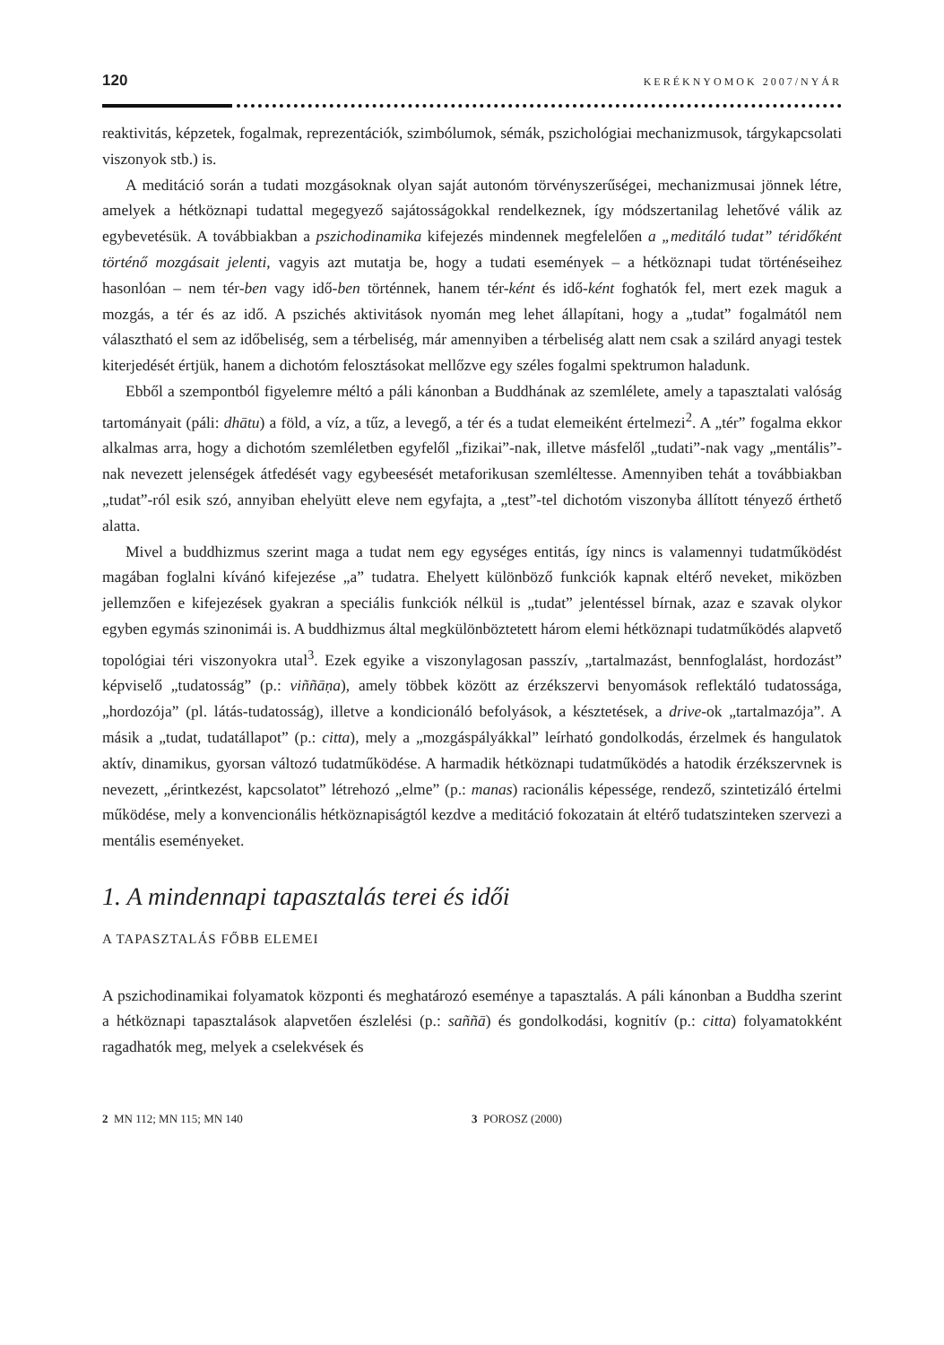120 KERÉKNYOMOK 2007/NYÁR
reaktivitás, képzetek, fogalmak, reprezentációk, szimbólumok, sémák, pszichológiai mechanizmusok, tárgykapcsolati viszonyok stb.) is.
A meditáció során a tudati mozgásoknak olyan saját autonóm törvényszerűségei, mechanizmusai jönnek létre, amelyek a hétköznapi tudattal megegyező sajátosságokkal rendelkeznek, így módszertanilag lehetővé válik az egybevetésük. A továbbiakban a pszichodinamika kifejezés mindennek megfelelően a „meditáló tudat” téridőként történő mozgásait jelenti, vagyis azt mutatja be, hogy a tudati események – a hétköznapi tudat történéseihez hasonlóan – nem tér-ben vagy idő-ben történnek, hanem tér-ként és idő-ként foghatók fel, mert ezek maguk a mozgás, a tér és az idő. A pszichés aktivitások nyomán meg lehet állapítani, hogy a „tudat” fogalmától nem választható el sem az időbeliség, sem a térbeliség, már amennyiben a térbeliség alatt nem csak a szilárd anyagi testek kiterjedését értjük, hanem a dichotóm felosztásokat mellőzve egy széles fogalmi spektrumon haladunk.
Ebből a szempontból figyelemre méltó a páli kánonban a Buddhának az szemlélete, amely a tapasztalati valóság tartományait (páli: dhātu) a föld, a víz, a tűz, a levegő, a tér és a tudat elemeiként értelmezi<sup>2</sup>. A „tér” fogalma ekkor alkalmas arra, hogy a dichotóm szemléletben egyfelől „fizikai”-nak, illetve másfelől „tudati”-nak vagy „mentális”-nak nevezett jelenségek átfedését vagy egybeesését metaforikusan szemléltesse. Amennyiben tehát a továbbiakban „tudat”-ról esik szó, annyiban ehelyütt eleve nem egyfajta, a „test”-tel dichotóm viszonyba állított tényező érthető alatta.
Mivel a buddhizmus szerint maga a tudat nem egy egységes entitás, így nincs is valamennyi tudatműködést magában foglalni kívánó kifejezése „a” tudatra. Ehelyett különböző funkciók kapnak eltérő neveket, miközben jellemzően e kifejezések gyakran a speciális funkciók nélkül is „tudat” jelentéssel bírnak, azaz e szavak olykor egyben egymás szinonimái is. A buddhizmus által megkülönböztetett három elemi hétköznapi tudatműködés alapvető topológiai téri viszonyokra utal<sup>3</sup>. Ezek egyike a viszonylagosan passzív, „tartalmazást, bennfoglalást, hordozást” képviselő „tudatosság” (p.: viññāṇa), amely többek között az érzékszervi benyomások reflektáló tudatossága, „hordozója” (pl. látás-tudatosság), illetve a kondicionáló befolyások, a késztetések, a drive-ok „tartalmazója”. A másik a „tudat, tudatállapot” (p.: citta), mely a „mozgáspályákkal” leírható gondolkodás, érzelmek és hangulatok aktív, dinamikus, gyorsan változó tudatműködése. A harmadik hétköznapi tudatműködés a hatodik érzékszervnek is nevezett, „érintkezést, kapcsolatot” létrehozó „elme” (p.: manas) racionális képessége, rendező, szintetizáló értelmi működése, mely a konvencionális hétköznapiságtól kezdve a meditáció fokozatain át eltérő tudatszinteken szervezi a mentális eseményeket.
1. A mindennapi tapasztalás terei és idői
A TAPASZTALÁS FŐBB ELEMEI
A pszichodinamikai folyamatok központi és meghatározó eseménye a tapasztalás. A páli kánonban a Buddha szerint a hétköznapi tapasztalások alapvetően észlelési (p.: saññā) és gondolkodási, kognitív (p.: citta) folyamatokként ragadhatók meg, melyek a cselekvések és
2 MN 112; MN 115; MN 140 3 POROSZ (2000)